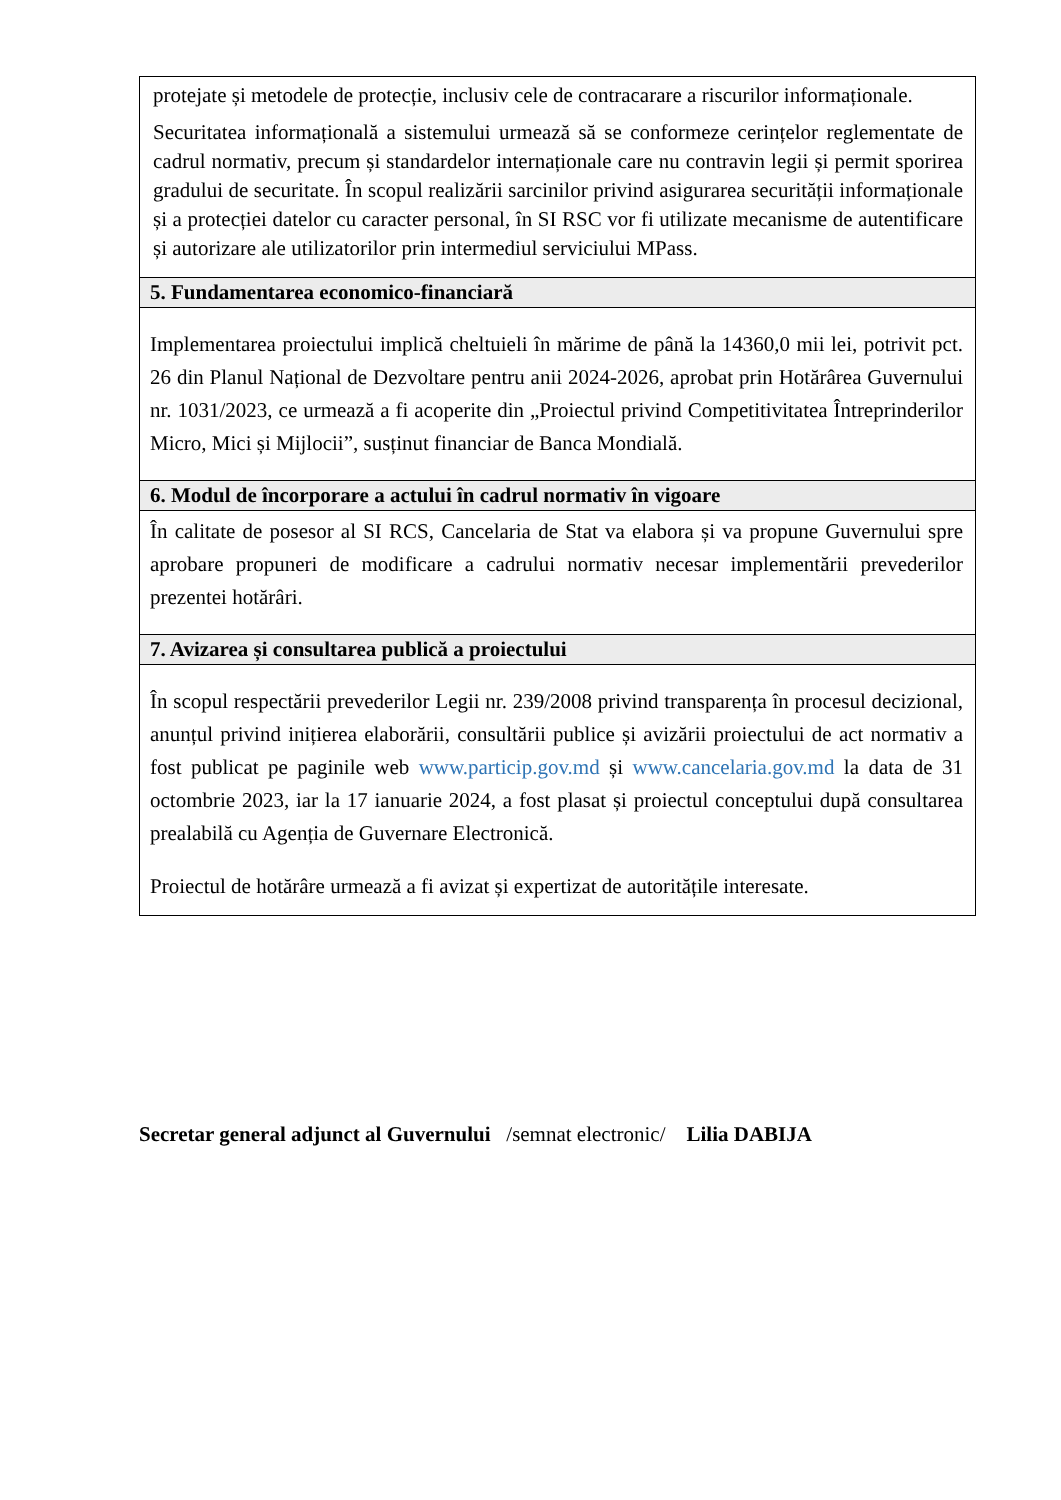| protejate și metodele de protecție, inclusiv cele de contracarare a riscurilor informaționale. Securitatea informațională a sistemului urmează să se conformeze cerințelor reglementate de cadrul normativ, precum și standardelor internaționale care nu contravin legii și permit sporirea gradului de securitate. În scopul realizării sarcinilor privind asigurarea securității informaționale și a protecției datelor cu caracter personal, în SI RSC vor fi utilizate mecanisme de autentificare și autorizare ale utilizatorilor prin intermediul serviciului MPass. |
| 5. Fundamentarea economico-financiară |
| Implementarea proiectului implică cheltuieli în mărime de până la 14360,0 mii lei, potrivit pct. 26 din Planul Național de Dezvoltare pentru anii 2024-2026, aprobat prin Hotărârea Guvernului nr. 1031/2023, ce urmează a fi acoperite din „Proiectul privind Competitivitatea Întreprinderilor Micro, Mici și Mijlocii”, susținut financiar de Banca Mondială. |
| 6. Modul de încorporare a actului în cadrul normativ în vigoare |
| În calitate de posesor al SI RCS, Cancelaria de Stat va elabora și va propune Guvernului spre aprobare propuneri de modificare a cadrului normativ necesar implementării prevederilor prezentei hotărâri. |
| 7. Avizarea și consultarea publică a proiectului |
| În scopul respectării prevederilor Legii nr. 239/2008 privind transparența în procesul decizional, anunțul privind inițierea elaborării, consultării publice și avizării proiectului de act normativ a fost publicat pe paginile web www.particip.gov.md și www.cancelaria.gov.md la data de 31 octombrie 2023, iar la 17 ianuarie 2024, a fost plasat și proiectul conceptului după consultarea prealabilă cu Agenția de Guvernare Electronică. Proiectul de hotărâre urmează a fi avizat și expertizat de autoritățile interesate. |
Secretar general adjunct al Guvernului /semnat electronic/ Lilia DABIJA